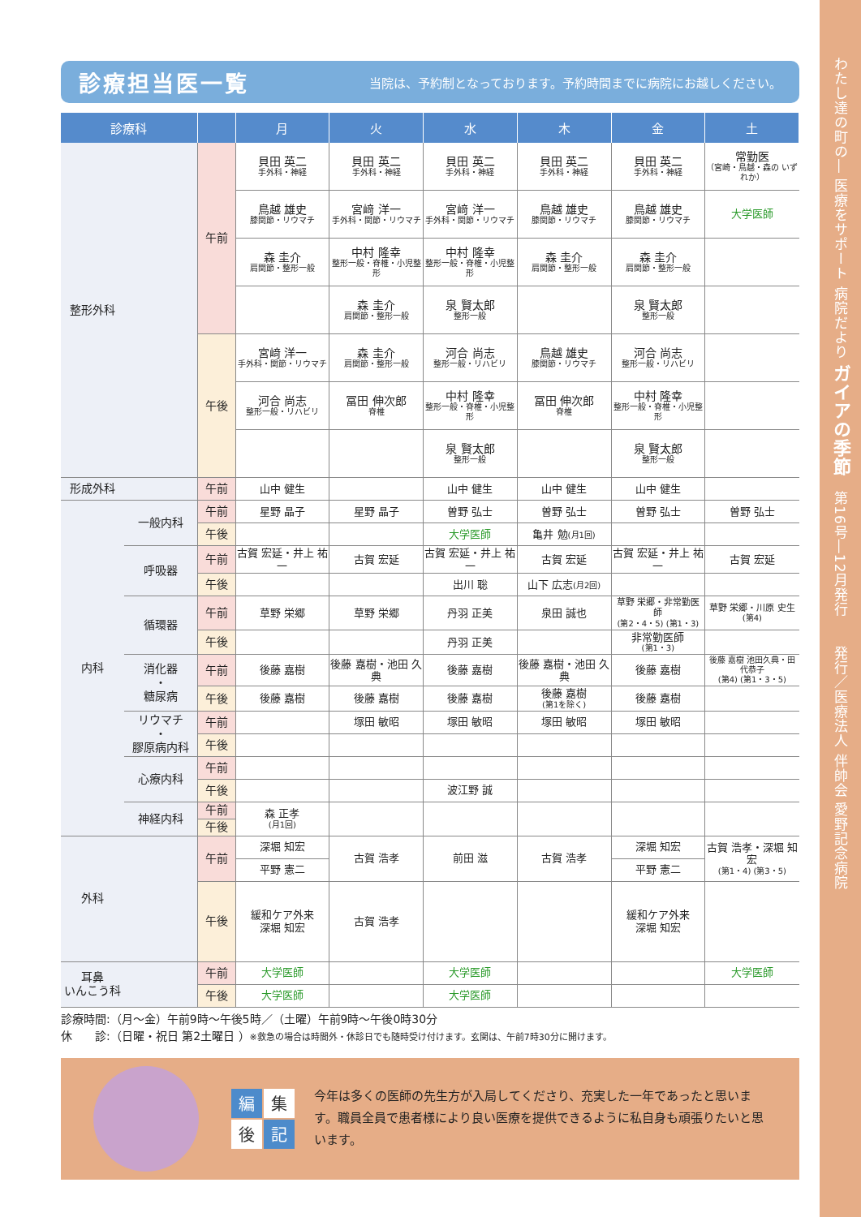診療担当医一覧
当院は、予約制となっております。予約時間までに病院にお越しください。
| 診療科 | | | 月 | 火 | 水 | 木 | 金 | 土 |
| --- | --- | --- | --- | --- | --- | --- | --- | --- |
| 整形外科 | | 午前 | 貝田 英二 手外科・神経 | 貝田 英二 手外科・神経 | 貝田 英二 手外科・神経 | 貝田 英二 手外科・神経 | 貝田 英二 手外科・神経 | 常勤医 （宮崎・鳥越・森の いずれか） |
| | | | 鳥越 雄史 膝関節・リウマチ | 宮﨑 洋一 手外科・関節・リウマチ | 宮﨑 洋一 手外科・関節・リウマチ | 鳥越 雄史 膝関節・リウマチ | 鳥越 雄史 膝関節・リウマチ | 大学医師 |
| | | | 森 圭介 肩関節・整形一般 | 中村 隆幸 整形一般・脊椎・小児整形 | 中村 隆幸 整形一般・脊椎・小児整形 | 森 圭介 肩関節・整形一般 | 森 圭介 肩関節・整形一般 | |
| | | | | 森 圭介 肩関節・整形一般 | 泉 賢太郎 整形一般 | | 泉 賢太郎 整形一般 | |
| | | 午後 | 宮﨑 洋一 手外科・関節・リウマチ | 森 圭介 肩関節・整形一般 | 河合 尚志 整形一般・リハビリ | 鳥越 雄史 膝関節・リウマチ | 河合 尚志 整形一般・リハビリ | |
| | | | 河合 尚志 整形一般・リハビリ | 冨田 伸次郎 脊椎 | 中村 隆幸 整形一般・脊椎・小児整形 | 冨田 伸次郎 脊椎 | 中村 隆幸 整形一般・脊椎・小児整形 | |
| | | | | | 泉 賢太郎 整形一般 | | 泉 賢太郎 整形一般 | |
| 形成外科 | | 午前 | 山中 健生 | | 山中 健生 | 山中 健生 | 山中 健生 | |
| 内科 | 一般内科 | 午前 | 星野 晶子 | 星野 晶子 | 曽野 弘士 | 曽野 弘士 | 曽野 弘士 | 曽野 弘士 |
| | | 午後 | | | 大学医師 | 亀井 勉 (月1回) | | |
| | 呼吸器 | 午前 | 古賀 宏延・井上 祐一 | 古賀 宏延 | 古賀 宏延・井上 祐一 | 古賀 宏延 | 古賀 宏延・井上 祐一 | 古賀 宏延 |
| | | 午後 | | | 出川 聡 | 山下 広志 (月2回) | | |
| | 循環器 | 午前 | 草野 栄郷 | 草野 栄郷 | 丹羽 正美 | 泉田 誠也 | 草野 栄郷・非常勤医師 (第2・4・5) (第1・3) | 草野 栄郷・川原 史生 (第4) |
| | | 午後 | | | 丹羽 正美 | | 非常勤医師 (第1・3) | |
| | 消化器 ・ 糖尿病 | 午前 | 後藤 嘉樹 | 後藤 嘉樹・池田 久典 | 後藤 嘉樹 | 後藤 嘉樹・池田 久典 | 後藤 嘉樹 | 後藤 嘉樹 池田久典・田代恭子 (第4) (第1・3・5) |
| | | 午後 | 後藤 嘉樹 | 後藤 嘉樹 | 後藤 嘉樹 | 後藤 嘉樹 (第1を除く) | 後藤 嘉樹 | |
| | リウマチ ・ 膠原病内科 | 午前 | | 塚田 敏昭 | 塚田 敏昭 | 塚田 敏昭 | 塚田 敏昭 | |
| | | 午後 | | | | | | |
| | 心療内科 | 午前 | | | | | | |
| | | 午後 | | | 波江野 誠 | | | |
| | 神経内科 | 午前 | 森 正孝 (月1回) | | | | | |
| | | 午後 | | | | | | |
| 外科 | | 午前 | 深堀 知宏 | 古賀 浩孝 | 前田 滋 | 古賀 浩孝 | 深堀 知宏 | 古賀 浩孝・深堀 知宏 (第1・4) (第3・5) |
| | | | 平野 憲二 | | | | 平野 憲二 | |
| | | 午後 | 緩和ケア外来 深堀 知宏 | 古賀 浩孝 | | | 緩和ケア外来 深堀 知宏 | |
| 耳鼻 いんこう科 | | 午前 | 大学医師 | | 大学医師 | | | 大学医師 |
| | | 午後 | 大学医師 | | 大学医師 | | | |
診療時間:（月～金）午前9時～午後5時／（土曜）午前9時～午後0時30分
休　　診:（日曜・祝日 第2土曜日 ）※救急の場合は時間外・休診日でも随時受け付けます。玄関は、午前7時30分に開けます。
編集 後 記
今年は多くの医師の先生方が入局してくださり、充実した一年であったと思います。職員全員で患者様により良い医療を提供できるように私自身も頑張りたいと思います。
わたし達の町の― 医療をサポート 病院だより ガイアの季節　第16号―12月発行　　発行／医療法人 伴帥会 愛野記念病院